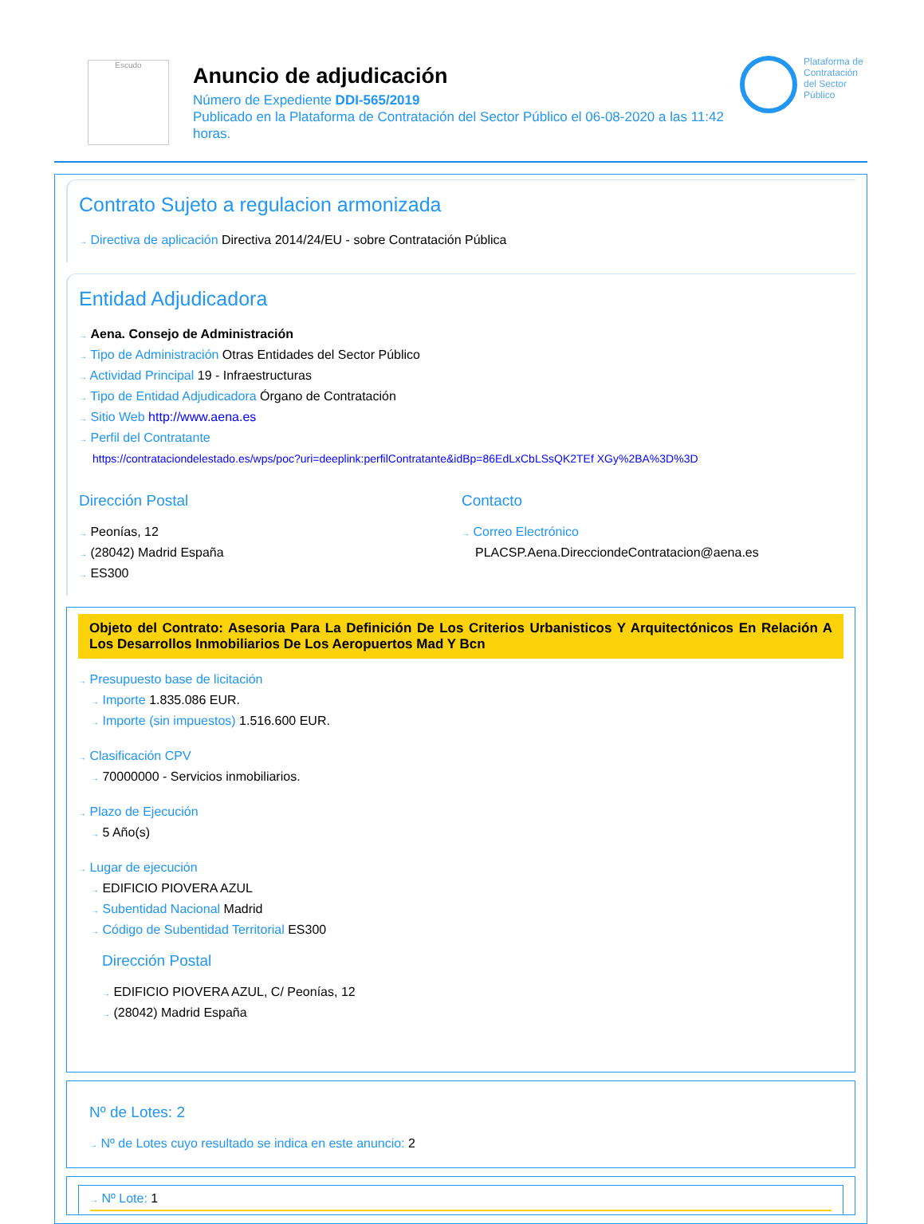Escudo
Anuncio de adjudicación
Número de Expediente DDI-565/2019
Publicado en la Plataforma de Contratación del Sector Público el 06-08-2020 a las 11:42 horas.
Plataforma de Contratación del Sector Público
Contrato Sujeto a regulacion armonizada
→ Directiva de aplicación Directiva 2014/24/EU - sobre Contratación Pública
Entidad Adjudicadora
→ Aena. Consejo de Administración
→ Tipo de Administración Otras Entidades del Sector Público
→ Actividad Principal 19 - Infraestructuras
→ Tipo de Entidad Adjudicadora Órgano de Contratación
→ Sitio Web http://www.aena.es
→ Perfil del Contratante
https://contrataciondelestado.es/wps/poc?uri=deeplink:perfilContratante&idBp=86EdLxCbLSsQK2TEf XGy%2BA%3D%3D
Dirección Postal
→ Peonías, 12
→ (28042) Madrid España
→ ES300
Contacto
→ Correo Electrónico
PLACSP.Aena.DirecciondeContratacion@aena.es
Objeto del Contrato: Asesoria Para La Definición De Los Criterios Urbanisticos Y Arquitectónicos En Relación A Los Desarrollos Inmobiliarios De Los Aeropuertos Mad Y Bcn
→ Presupuesto base de licitación
→ Importe 1.835.086 EUR.
→ Importe (sin impuestos) 1.516.600 EUR.
→ Clasificación CPV
→ 70000000 - Servicios inmobiliarios.
→ Plazo de Ejecución
→ 5 Año(s)
→ Lugar de ejecución
→ EDIFICIO PIOVERA AZUL
→ Subentidad Nacional Madrid
→ Código de Subentidad Territorial ES300
Dirección Postal
→ EDIFICIO PIOVERA AZUL, C/ Peonías, 12
→ (28042) Madrid España
Nº de Lotes: 2
→ Nº de Lotes cuyo resultado se indica en este anuncio: 2
→ Nº Lote: 1